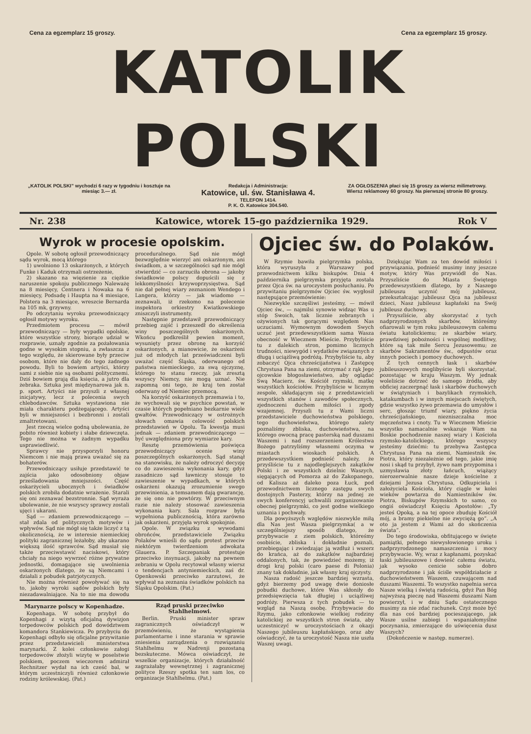Cena za egzemplarz 15 groszy. Cena za egzemplarz 15 groszy.
KATOLIK POLSKI
„KATOLIK POLSKI” wychodzi 6 razy w tygodniu i kosztuje na miesiąc 3.— zł.
Redakcja i Administracja:
Katowice, ul. św. Stanisława 4.
TELEFON 1414.
P. K. O. Katowice 304.540.
ZA OGŁOSZENIA płaci się 15 groszy za wiersz milimetrowy. Wiersz reklamowy 60 groszy. Na pierwszej stronie 80 groszy.
Nr. 238 Katowice, wtorek 15-go października 1929. Rok V
Wyrok w procesie opolskim.
Opole. W sobotę ogłosił przewodniczący sądu wyrok, mocą którego
1) uwolniono 13 oskarżonych, z których Funke i Kaduk otrzymali ostrzeżenie,
2) skazano na więzienie za ciężkie naruszenie spokoju publicznego Naleważę na 8 miesięcy, Centnera i Nowaka na 6 miesięcy, Podsadę i Haupta na 4 miesiące, Polstera na 3 miesiące, wreszcie Bernarda na 105 mk, grzywny.
Po odczytaniu wyroku przewodniczący ogłosił motywy wyroku.
Przedmiotem procesu — mówił przewodniczący — były wypadki opolskie, które wszystkie strony, biorące udział w rozprawie, uznały zgodnie za pożałowania godne w wysokim stopniu, a zwłaszcza z tego względu, że skierowane były przeciw osobom, które nie dały do tego żadnego powodu. Byli to bowiem artyści, którzy sami z siebie nie są osobami politycznemi. Dziś bowiem grają dla księcia, a jutro dla żebraka. Sztuka jest międzynarowa jak n. p. sport. Artyści nie przyszli z własnej inicjatywy, lecz z polecenia swych chlebodawców. Sztuka wystawiona nie miała charakteru podżegającego. Artyści byli w mniejszości i bezbronni i zostali zmaltretowani.
Jest rzeczą wielce godną ubolewania, że pobito również kobiety i słabe dziewczęta. Tego nie można w żadnym wypadku usprawiedliwić.
Sprawcy nie przysporzyli honoru Niemcom i nie mają prawa uważać się za bohaterów.
Przewodniczący usiłuje przedstawić te zajścia jako odosobniony objaw prześladowania mniejszości. Część oskarżycieli ubocznych i świadków polskich zrobiła dodatnie wrażenie. Starali się oni zeznawać bezstronnie. Sąd wyraża ubolewanie, że nie wszyscy sprawcy zostali ujęci i ukarani.
Sąd — zdaniem przewodniczącego — stał zdala od politycznych motywów i wpływów. Sąd nie mógł się także liczyć z tą okolicznością, że w interesie niemieckiej polityki zagranicznej leżałoby, aby ukarano większą ilość sprawców. Sąd musiał się także przeciwstawić naciskowi, który chciały na niego wywrzeć różne prywatne jednostki, domagające się uwolnienia oskarżonych dlatego, że są Niemcami i działali z pobudek patrjotycznych.
Nie można również powoływać się na to, jakoby wyroki sądów polskich były niezadawalniające. Na to nie ma dowodu proceduralnego. Sąd nie mógł bezwzględnie wierzyć ani oskarżonym, ani świadkom, a w szczególności sąd nie mógł stwierdzić — co zarzuciła obrona — jakoby świadkowie polscy dopuścili się z lekkomyślności krzywoprzysięstwa. Sąd nie dał pełnej wiary zeznaniom Wendego i Langera, którzy — jak wiadomo — zeznawali, iż rzekomo na polecenie inspektora orkiestry Kwiatkowskiego zniszczyli instrumenty.
Następnie przedstawił przewodniczący przebieg zajść i przeszedł do określenia winy poszczególnych oskarżonych. Wkońcu podkreślił pewien moment, wysunięty przez obronę na korzyść oskarżonych, a mianowicie, że oskarżeni już od młodych lat przeświadczeni byli uważać część Śląska, oderwanego od państwa niemieckiego, za swą ojczyznę, którego to stanu rzeczy, jak zresztą wszyscy Niemcy, nie mogą uznać. Nie zapomną oni tego, że kraj ten został oderwany od Niemiec przemocą.
Na korzyść oskarżonych przemawia i to, że wychowali się w psychice powstań, w czasie których popełniano bezkarnie wiele gwałtów. Przewodniczący w ostrożnych słowach omawia celowość polskich przedstawień w Opolu. Ta kwestja musi jednak — zdaniem przewodniczącego — być uwzględniona przy wymiarze kary.
Resztę przemówienia poświęca przewodniczący ocenie winy poszczególnych oskarżonych. Sąd stanął na stanowisku, że należy odroczyć decyzję co do zawieszenia wykonania kary, gdyż zasadniczo sąd ławniczy stosuje to zawieszenie w wypadkach, w których oskarżeni okazują zrozumienie swego przewinienia, a temsamem dają gwarancję, że się ono nie powtórzy. W przeciwnym razie nie należy stosować zawieszenia wykonania kary. Sala rozpraw była wypełniona publicznością, która zarówno jak oskarżeni, przyjęła wyrok spokojnie.
Opole. W związku z wywodami obrońców, przedstawiciele Związku Polaków wnieśli do sądu protest przeciw niektórym twierdzeniom adwokata Glauera. P. Szczepaniak protestuje przeciwko insynuacji, jakoby na pewnem zebraniu w Opolu recytował własny wiersz o tendencjach antyniemieckich, zaś dr. Openkowski przeciwko zarzutowi, że wpływał na zeznania świadków polskich na Śląsku Opolskim. (Pat.)
Marynarze polscy w Kopenhadze.
Kopenhaga. W sobotę przybył do Kopenhagi z wizytą oficjalną dywizjon torpedowców polskich pod dowództwem komandora Stankiewicza. Po przybyciu do Kopenhagi odbyło się oficjalne przywitanie przez przedstawicieli ministerstwa marynarki. Z kolei członkowie załogi torpedowców złożyli wizytę w poselstwie polskiem, poczem wieczorem admirał Rechnitzer wydał na ich cześć bal, w którym uczestniczyli również członkowie rodziny królewskiej. (Pat.)
Rząd pruski przeciwko Stahlhelmowi.
Berlin. Pruski minister spraw zagranicznych oświadczył w przemówieniu, że wystąpienia parlamentarne i inne starania w sprawie zniesienia zarządzenia o rozwiązaniu Stahlhelmu w Nadrenji pozostaną bezskuteczne. Mówca oświadczył, że wszelkie organizacje, których działalność zagrażałaby wewnętrznej i zagranicznej polityce Rzeszy spotka ten sam los, co organizacje Stahlhelmu. (Pat.)
Ojciec św. do Polaków.
W Rzymie bawiła pielgrzymka polska, która wyruszyła z Warszawy pod przewodnictwem kilku biskupów. Dnia 4 października pielgrzymka przyjęta została przez Ojca św. na uroczystem posłuchaniu. Po przywitaniu pielgrzymów Ojciec św. wygłosił następujące przemówienie:
Niezwykle szczęśliwi jesteśmy, — mówił Ojciec św., — najmilsi synowie widząc Was u stóp Swoich, tak licznie zebranych i ożywionych tak gorącymi względem Nas uczuciami. Wymownym dowodem Swych uczuć jest przedewszystkiem sama Wasza obecność w Wiecznem Mieście. Przybyliście tu z dalekich stron, pomimo licznych trudności, niewygód i wydatków związanych z długą i uciążliwą podróżą. Przybyliście tu, aby zobaczyć Ojca chrześcijaństwa i Zastępcę Chrystusa Pana na ziemi, otrzymać z rąk Jego ojcowskie błogosławieństwo, aby oglądać Swą Macierz, św. Kościół rzymski, matkę wszystkich kościołów. Przybyliście w licznym zespole, składającym się z przedstawicieli wszystkich stanów i zawodów społecznych, zjednoczeni duchem miłości i zgody wzajemnej. Przyszli tu z Wami liczni przedstawiciele duchowieństwa polskiego, tego duchowieństwa, którego zalety poznaliśmy zbliska, duchowieństwa, na którego owocną pracę pasterską nad duszami Waszemi i nad rozszerzeniem Królestwa Bożego patrzyliśmy własnemi oczyma w miastach i wioskach polskich. A przedewszystkiem podnieść należy, że przyśliście tu z najodleglejszych zakątków Polski i ze wszystkich dzielnic Waszych, sięgających od Pomorza aż do Zakopanego, od Kalisza aż daleko poza Łuck, pod przewodnictwem licznego zastępu swych dostojnych Pasterzy, którzy na jednej ze swych konferencyj uchwalili zorganizowanie obecnej pielgrzymki, co jest godne wielkiego uznania i pochwały.
Dla powyższych względów niezwykle miłą dla Nas jest Wasza pielgrzymka( a w szczególniejszy sposób dlatego, że przybywacie z ziem polskich, któreśmy osobiście, zbliska i dokładnie poznali, przebiegając i zwiedzając ją wzdłuż i wszerz do krańca, aż do zakątków najbardziej oddalonych, tak, że powiedzieć możemy, iż drogi kraj polski (caro paese di Polonia) znany tak dokładnie, jak własny kraj ojczysty.
Nasza radość jeszcze bardziej wzrasta, gdyż bierzemy pod uwagę dwie doniosłe pobudki duchowe, które Was skłoniły do przedsięwzięcia tak długiej i uciążliwej podróży. Pierwsza z tych pobudek — to wzgląd na Naszą osobę. Przybywacie do Rzymu, jako członkowie wielkiej rodziny katolickiej ze wszystkich stron świata, aby uczestniczyć w uroczystościach z okazji Naszego jubileuszu kapłańskiego, oraz aby oświadczyć, że ta uroczystość Nasza nie uszła Waszej uwagi.
Dziękując Wam za ten dowód miłości i przywiązania, podnieść musimy inny jeszcze motyw, który Was przywiódł do Nas. Przyszliście do Miasta Świętego przedewszystkiem dlatego, by z Naszego jubileuszu uczynić mój jubileusz, przekształcając jubileusz Ojca na jubileusz dzieci, Nasz jubileusz kapłański na Swój jubileusz duchowy.
Przyszliście, aby skorzystać z tych nadprzyrodzonych skarbów, któreśmy ofiarowali w tym roku jubileuszowym całemu światu katolickiemu; ze skarbów wiary, prawdziwej pobożności i wspólnej modlitwy, które są tak miłe Sercu Jezusowemu; ze skarbów Sakramentów św., odpustów oraz innych pociech i pomocy duchowych.
Z tych cennych łask i skarbów jubileuszowych moglibyście byli skorzystać, pozostając w kraju Waszym. Wy jednak woleliście dotrzeć do samego źródła, aby obficiej zaczerpnąć łask i skarbów duchowych w świątyniach i bazylikach rzymskich, katakumbach i w innych miejscach świętych, gdzie wszystko żywo przemawia do umysłów i serc, głosząc triumf wiary, piękno życia chrześcijańskiego, niezniszczalna moc męczeństwa i cnoty. Tu w Wiecznem Mieście wszystko namacalnie wskazuje Wam na Boskie pochodzenie naszej wiary i Kościoła rzymsko-katolickiego, którego wszyscy jesteśmy dziećmi: tu przebywa Zastępca Chrystusa Pana na ziemi, Namiestnik św. Piotra, który niezależnie od tego, jakie imię nosi i skąd tu przybył, żywo nam przypomina i uzmysławia złoty łańcuch, wiążący nierozerwalnie nasze dzieje kościelne z dziejami Jezusa Chrystusa, Odkupiciela i założyciela Kościoła, który ciągle w kolei wieków powtarza do Namiestników św. Piotra, Biskupów Rzymskich to samo, co ongiś oświadczył Księciu Apostołów: „Ty jesteś Opoką, a na tej opoce zbuduję Kościół mój, a bramy piekielne nie zwyciężą go”. „A oto ja jestem z Wami aż do skończenia świata”.
Do tego środowiska, obfitującego w święte pamiątki, pełnego niewysłowionego uroku i nadprzyrodzonego namaszczenia i mocy przybywacie. Wy, wraz z kapłanami, pozyskać łaski jubileuszowe i dowieść całemu światu, jak wysoko cenicie sobie dobro nadprzyrodzone i jak ściśle współdziałacie z duchowieństwem Waszem, czuwającem nad duszami Waszemi. To wszystko napełnia serca Nasze wielką i świętą radością, gdyż Pan Bóg najwyższą pieczę nad Waszemi duszami Nam powierzył, i w dniu Sądu ostatecznego musimy za nie zdać rachunek. Czyż może być dla nas coś bardziej pocieszającego, jak Wasze usilne zabiegi i wspaniałomyślne poczynania, zmierzające do uświęcenia dusz Waszych?
(Dokończenie w następ. numerze).